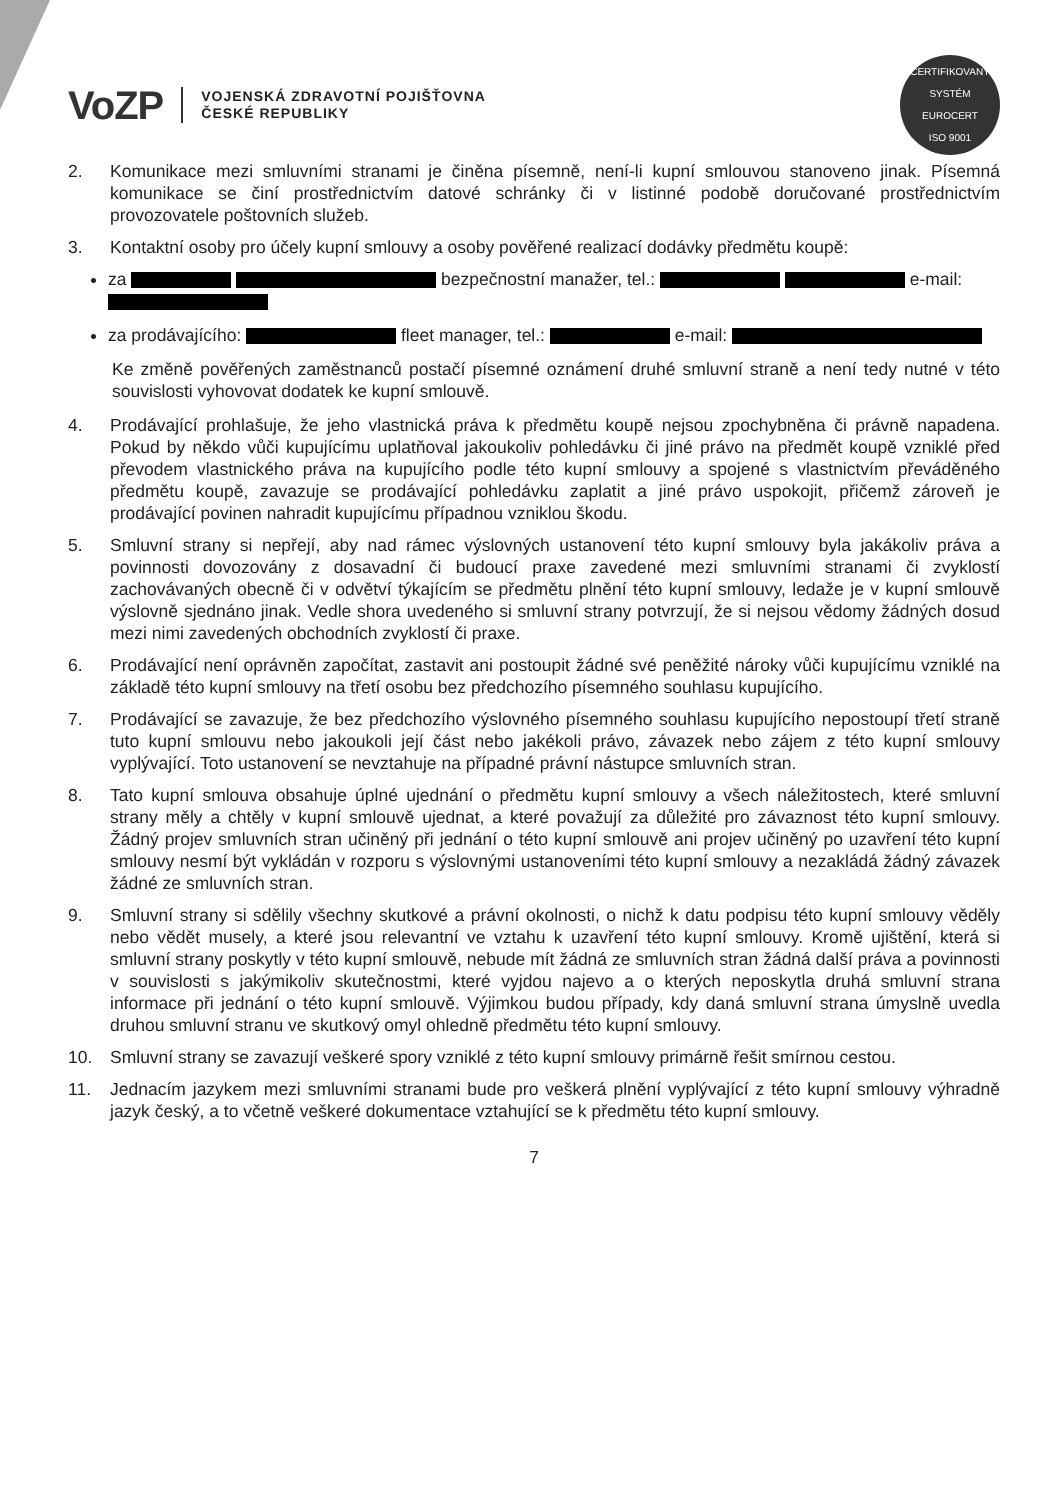VoZP
VOJENSKÁ ZDRAVOTNÍ POJIŠŤOVNA
ČESKÉ REPUBLIKY
CERTIFIKOVANÝ SYSTÉM
EUROCERT
ISO 9001
2. Komunikace mezi smluvními stranami je činěna písemně, není-li kupní smlouvou stanoveno jinak. Písemná komunikace se činí prostřednictvím datové schránky či v listinné podobě doručované prostřednictvím provozovatele poštovních služeb.
3. Kontaktní osoby pro účely kupní smlouvy a osoby pověřené realizací dodávky předmětu koupě:
za bezpečnostní manažer, tel.: e-mail:
za prodávajícího: fleet manager, tel.: e-mail:
Ke změně pověřených zaměstnanců postačí písemné oznámení druhé smluvní straně a není tedy nutné v této souvislosti vyhovovat dodatek ke kupní smlouvě.
4. Prodávající prohlašuje, že jeho vlastnická práva k předmětu koupě nejsou zpochybněna či právně napadena. Pokud by někdo vůči kupujícímu uplatňoval jakoukoliv pohledávku či jiné právo na předmět koupě vzniklé před převodem vlastnického práva na kupujícího podle této kupní smlouvy a spojené s vlastnictvím převáděného předmětu koupě, zavazuje se prodávající pohledávku zaplatit a jiné právo uspokojit, přičemž zároveň je prodávající povinen nahradit kupujícímu případnou vzniklou škodu.
5. Smluvní strany si nepřejí, aby nad rámec výslovných ustanovení této kupní smlouvy byla jakákoliv práva a povinnosti dovozovány z dosavadní či budoucí praxe zavedené mezi smluvními stranami či zvyklostí zachovávaných obecně či v odvětví týkajícím se předmětu plnění této kupní smlouvy, ledaže je v kupní smlouvě výslovně sjednáno jinak. Vedle shora uvedeného si smluvní strany potvrzují, že si nejsou vědomy žádných dosud mezi nimi zavedených obchodních zvyklostí či praxe.
6. Prodávající není oprávněn započítat, zastavit ani postoupit žádné své peněžité nároky vůči kupujícímu vzniklé na základě této kupní smlouvy na třetí osobu bez předchozího písemného souhlasu kupujícího.
7. Prodávající se zavazuje, že bez předchozího výslovného písemného souhlasu kupujícího nepostoupí třetí straně tuto kupní smlouvu nebo jakoukoli její část nebo jakékoli právo, závazek nebo zájem z této kupní smlouvy vyplývající. Toto ustanovení se nevztahuje na případné právní nástupce smluvních stran.
8. Tato kupní smlouva obsahuje úplné ujednání o předmětu kupní smlouvy a všech náležitostech, které smluvní strany měly a chtěly v kupní smlouvě ujednat, a které považují za důležité pro závaznost této kupní smlouvy. Žádný projev smluvních stran učiněný při jednání o této kupní smlouvě ani projev učiněný po uzavření této kupní smlouvy nesmí být vykládán v rozporu s výslovnými ustanoveními této kupní smlouvy a nezakládá žádný závazek žádné ze smluvních stran.
9. Smluvní strany si sdělily všechny skutkové a právní okolnosti, o nichž k datu podpisu této kupní smlouvy věděly nebo vědět musely, a které jsou relevantní ve vztahu k uzavření této kupní smlouvy. Kromě ujištění, která si smluvní strany poskytly v této kupní smlouvě, nebude mít žádná ze smluvních stran žádná další práva a povinnosti v souvislosti s jakýmikoliv skutečnostmi, které vyjdou najevo a o kterých neposkytla druhá smluvní strana informace při jednání o této kupní smlouvě. Výjimkou budou případy, kdy daná smluvní strana úmyslně uvedla druhou smluvní stranu ve skutkový omyl ohledně předmětu této kupní smlouvy.
10. Smluvní strany se zavazují veškeré spory vzniklé z této kupní smlouvy primárně řešit smírnou cestou.
11. Jednacím jazykem mezi smluvními stranami bude pro veškerá plnění vyplývající z této kupní smlouvy výhradně jazyk český, a to včetně veškeré dokumentace vztahující se k předmětu této kupní smlouvy.
7